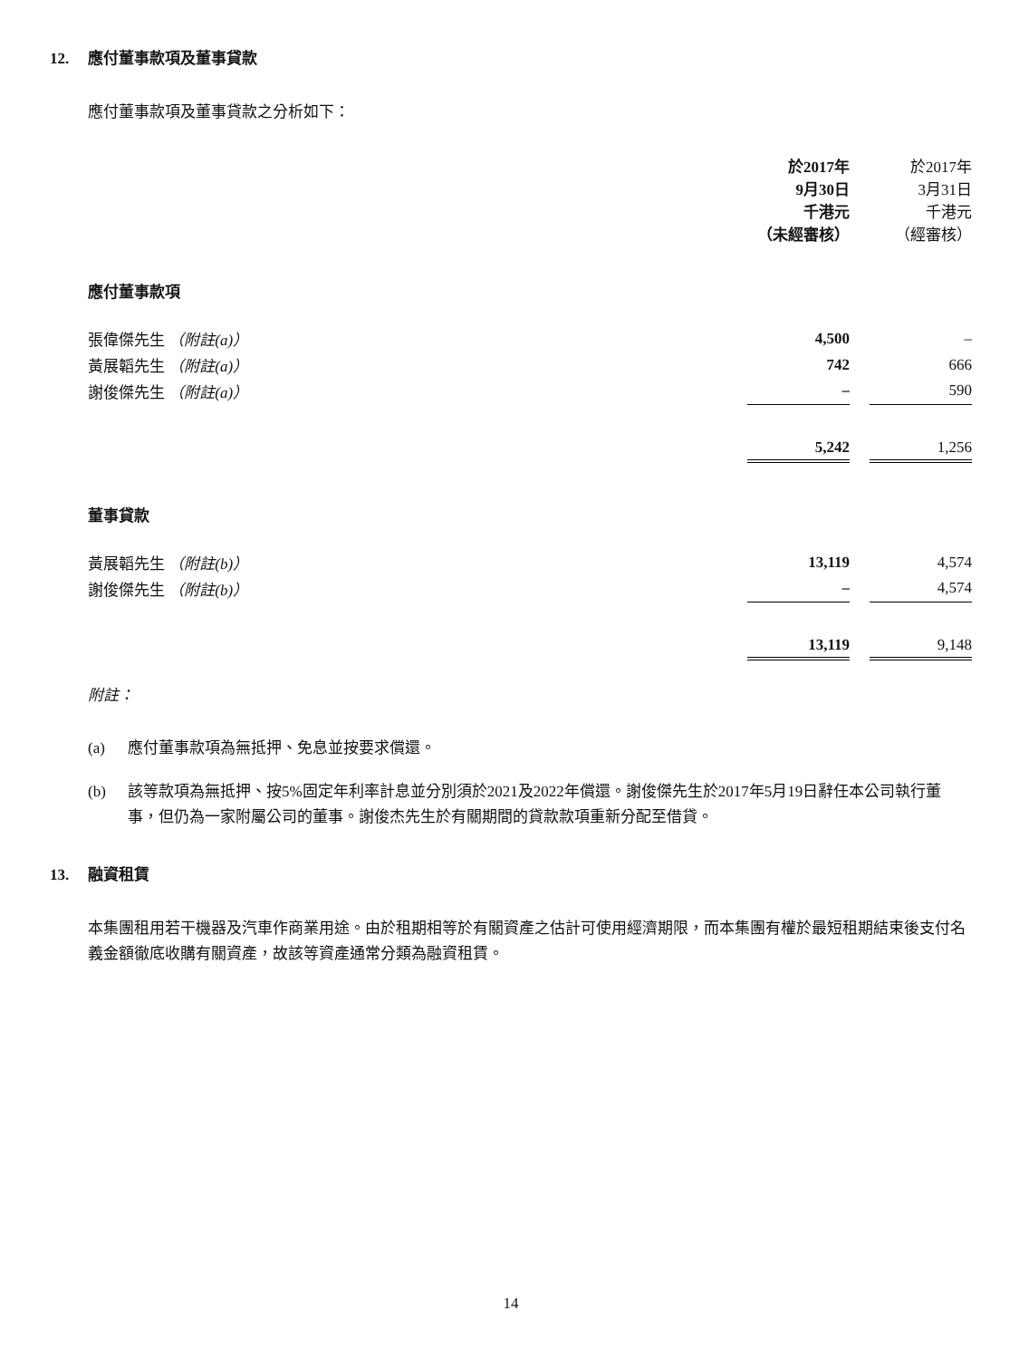12. 應付董事款項及董事貸款
應付董事款項及董事貸款之分析如下：
| | 於2017年 9月30日 千港元 （未經審核） | | 於2017年 3月31日 千港元 （經審核） |
| 應付董事款項 | | | |
| 張偉傑先生 （附註(a)） | 4,500 | | – |
| 黃展韜先生 （附註(a)） | 742 | | 666 |
| 謝俊傑先生 （附註(a)） | – | | 590 |
| | 5,242 | | 1,256 |
| 董事貸款 | | | |
| 黃展韜先生 （附註(b)） | 13,119 | | 4,574 |
| 謝俊傑先生 （附註(b)） | – | | 4,574 |
| | 13,119 | | 9,148 |
附註：
(a) 應付董事款項為無抵押、免息並按要求償還。
(b) 該等款項為無抵押、按5%固定年利率計息並分別須於2021及2022年償還。謝俊傑先生於2017年5月19日辭任本公司執行董事，但仍為一家附屬公司的董事。謝俊杰先生於有關期間的貸款款項重新分配至借貸。
13. 融資租賃
本集團租用若干機器及汽車作商業用途。由於租期相等於有關資產之估計可使用經濟期限，而本集團有權於最短租期結束後支付名義金額徹底收購有關資產，故該等資產通常分類為融資租賃。
14